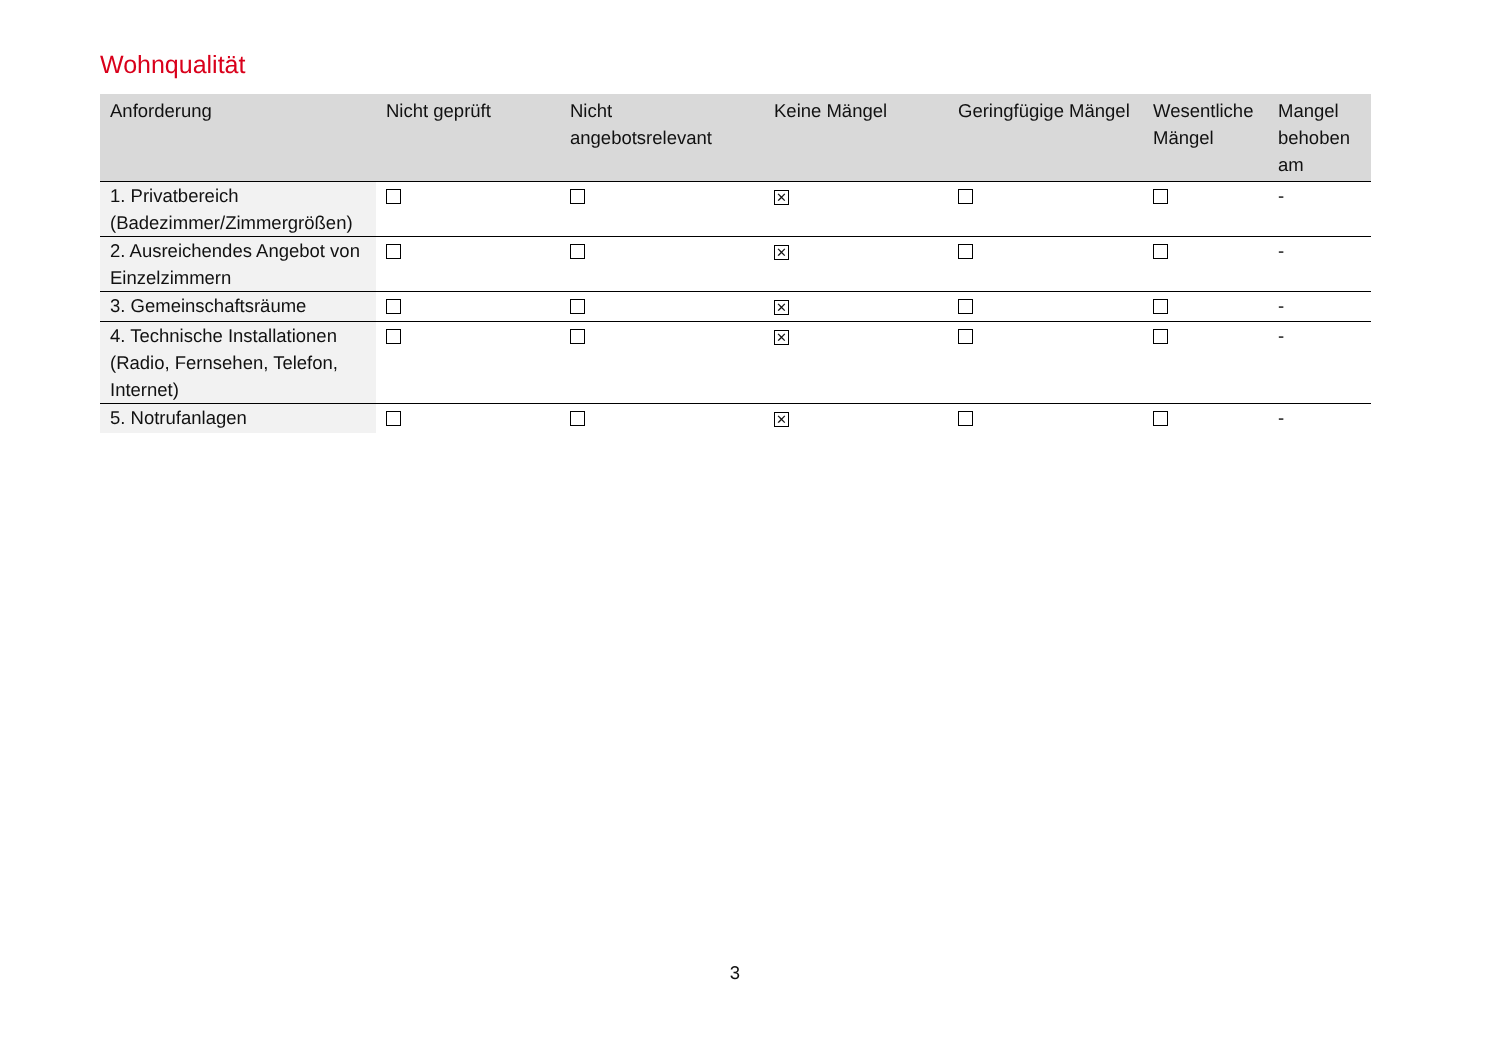Wohnqualität
| Anforderung | Nicht geprüft | Nicht angebotsrelevant | Keine Mängel | Geringfügige Mängel | Wesentliche Mängel | Mangel behoben am |
| --- | --- | --- | --- | --- | --- | --- |
| 1. Privatbereich (Badezimmer/Zimmergrößen) | | | ✕ | | | - |
| 2. Ausreichendes Angebot von Einzelzimmern | | | ✕ | | | - |
| 3. Gemeinschaftsräume | | | ✕ | | | - |
| 4. Technische Installationen (Radio, Fernsehen, Telefon, Internet) | | | ✕ | | | - |
| 5. Notrufanlagen | | | ✕ | | | - |
3